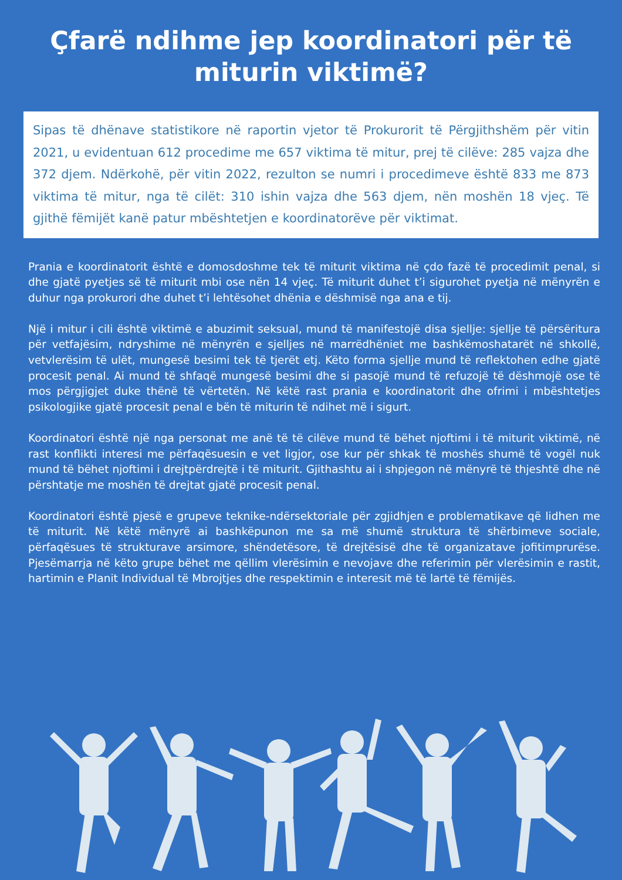Çfarë ndihme jep koordinatori për të miturin viktimë?
Sipas të dhënave statistikore në raportin vjetor të Prokurorit të Përgjithshëm për vitin 2021, u evidentuan 612 procedime me 657 viktima të mitur, prej të cilëve: 285 vajza dhe 372 djem. Ndërkohë, për vitin 2022, rezulton se numri i procedimeve është 833 me 873 viktima të mitur, nga të cilët: 310 ishin vajza dhe 563 djem, nën moshën 18 vjeç. Të gjithë fëmijët kanë patur mbështetjen e koordinatorëve për viktimat.
Prania e koordinatorit është e domosdoshme tek të miturit viktima në çdo fazë të procedimit penal, si dhe gjatë pyetjes së të miturit mbi ose nën 14 vjeç. Të miturit duhet t’i sigurohet pyetja në mënyrën e duhur nga prokurori dhe duhet t’i lehtësohet dhënia e dëshmisë nga ana e tij.
Një i mitur i cili është viktimë e abuzimit seksual, mund të manifestojë disa sjellje: sjellje të përsëritura për vetfajësim, ndryshime në mënyrën e sjelljes në marrëdhëniet me bashkëmoshatarët në shkollë, vetvlerësim të ulët, mungesë besimi tek të tjerët etj. Këto forma sjellje mund të reflektohen edhe gjatë procesit penal. Ai mund të shfaqë mungesë besimi dhe si pasojë mund të refuzojë të dëshmojë ose të mos përgjigjet duke thënë të vërtetën. Në këtë rast prania e koordinatorit dhe ofrimi i mbështetjes psikologjike gjatë procesit penal e bën të miturin të ndihet më i sigurt.
Koordinatori është një nga personat me anë të të cilëve mund të bëhet njoftimi i të miturit viktimë, në rast konflikti interesi me përfaqësuesin e vet ligjor, ose kur për shkak të moshës shumë të vogël nuk mund të bëhet njoftimi i drejtpërdrejtë i të miturit. Gjithashtu ai i shpjegon në mënyrë të thjeshtë dhe në përshtatje me moshën të drejtat gjatë procesit penal.
Koordinatori është pjesë e grupeve teknike-ndërsektoriale për zgjidhjen e problematikave që lidhen me të miturit. Në këtë mënyrë ai bashkëpunon me sa më shumë struktura të shërbimeve sociale, përfaqësues të strukturave arsimore, shëndetësore, të drejtësisë dhe të organizatave jofitimprurëse. Pjesëmarrja në këto grupe bëhet me qëllim vlerësimin e nevojave dhe referimin për vlerësimin e rastit, hartimin e Planit Individual të Mbrojtjes dhe respektimin e interesit më të lartë të fëmijës.